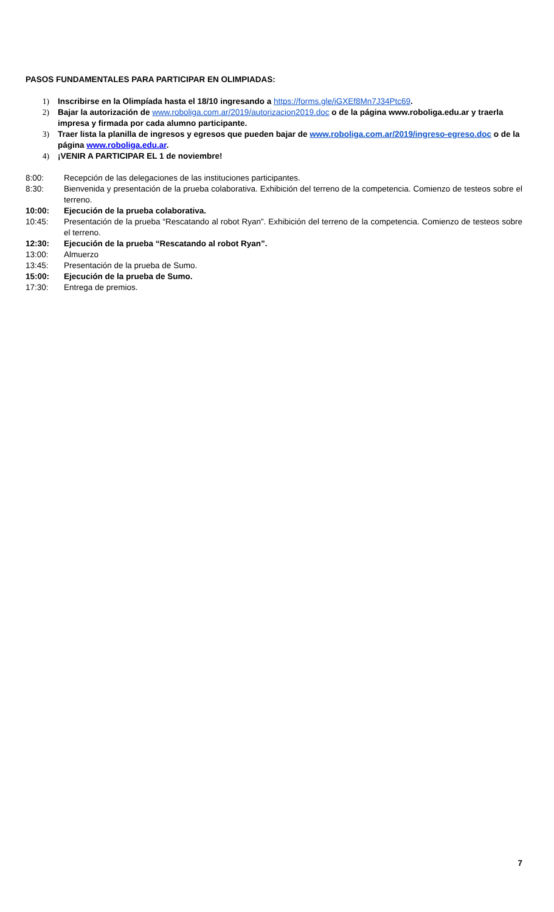PASOS FUNDAMENTALES PARA PARTICIPAR EN OLIMPIADAS:
1) Inscribirse en la Olimpíada hasta el 18/10 ingresando a https://forms.gle/iGXEf8Mn7J34Ptc69.
2) Bajar la autorización de www.roboliga.com.ar/2019/autorizacion2019.doc o de la página www.roboliga.edu.ar y traerla impresa y firmada por cada alumno participante.
3) Traer lista la planilla de ingresos y egresos que pueden bajar de www.roboliga.com.ar/2019/ingreso-egreso.doc o de la página www.roboliga.edu.ar.
4) ¡VENIR A PARTICIPAR EL 1 de noviembre!
8:00: Recepción de las delegaciones de las instituciones participantes.
8:30: Bienvenida y presentación de la prueba colaborativa. Exhibición del terreno de la competencia. Comienzo de testeos sobre el terreno.
10:00: Ejecución de la prueba colaborativa.
10:45: Presentación de la prueba “Rescatando al robot Ryan”. Exhibición del terreno de la competencia. Comienzo de testeos sobre el terreno.
12:30: Ejecución de la prueba “Rescatando al robot Ryan”.
13:00: Almuerzo
13:45: Presentación de la prueba de Sumo.
15:00: Ejecución de la prueba de Sumo.
17:30: Entrega de premios.
7